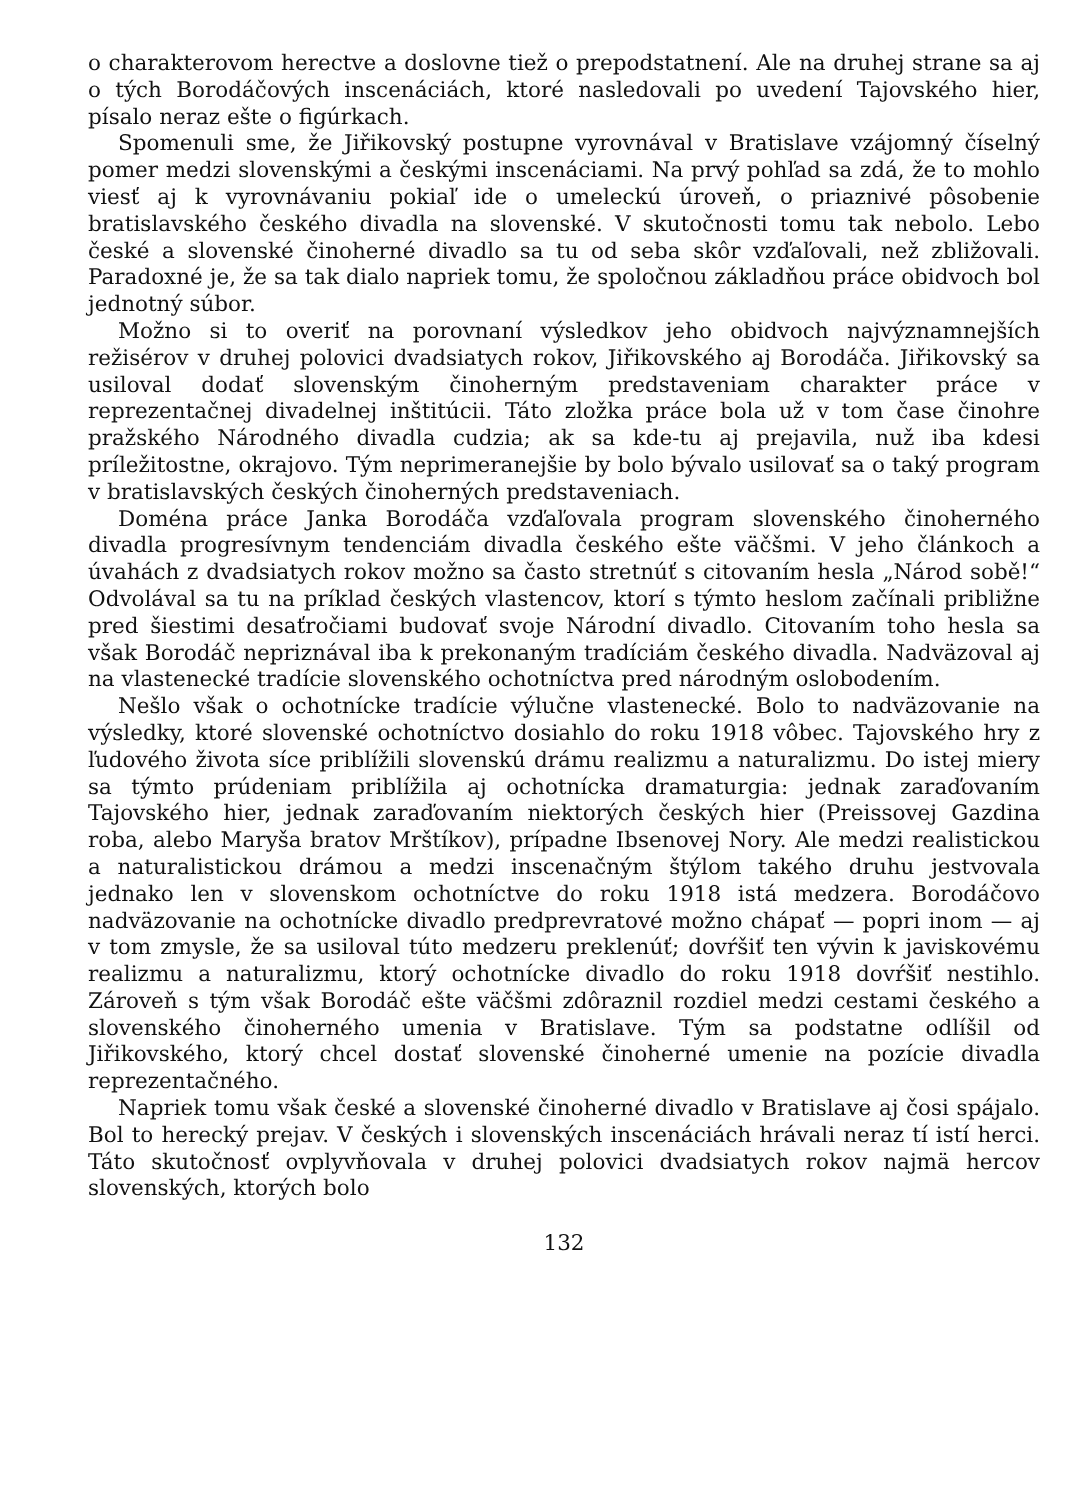o charakterovom herectve a doslovne tiež o prepodstatnení. Ale na druhej strane sa aj o tých Borodáčových inscenáciách, ktoré nasledovali po uvedení Tajovského hier, písalo neraz ešte o figúrkach.
Spomenuli sme, že Jiřikovský postupne vyrovnával v Bratislave vzájomný číselný pomer medzi slovenskými a českými inscenáciami. Na prvý pohľad sa zdá, že to mohlo viesť aj k vyrovnávaniu pokiaľ ide o umeleckú úroveň, o priaznivé pôsobenie bratislavského českého divadla na slovenské. V skutočnosti tomu tak nebolo. Lebo české a slovenské činoherné divadlo sa tu od seba skôr vzďaľovali, než zbližovali. Paradoxné je, že sa tak dialo napriek tomu, že spoločnou základňou práce obidvoch bol jednotný súbor.
Možno si to overiť na porovnaní výsledkov jeho obidvoch najvýznamnejších režisérov v druhej polovici dvadsiatych rokov, Jiřikovského aj Borodáča. Jiřikovský sa usiloval dodať slovenským činoherným predstaveniam charakter práce v reprezentačnej divadelnej inštitúcii. Táto zložka práce bola už v tom čase činohre pražského Národného divadla cudzia; ak sa kde-tu aj prejavila, nuž iba kdesi príležitostne, okrajovo. Tým neprimeranejšie by bolo bývalo usilovať sa o taký program v bratislavských českých činoherných predstaveniach.
Doména práce Janka Borodáča vzďaľovala program slovenského činoherného divadla progresívnym tendenciám divadla českého ešte väčšmi. V jeho článkoch a úvahách z dvadsiatych rokov možno sa často stretnúť s citovaním hesla „Národ sobě!“ Odvolával sa tu na príklad českých vlastencov, ktorí s týmto heslom začínali približne pred šiestimi desaťročiami budovať svoje Národní divadlo. Citovaním toho hesla sa však Borodáč nepriznával iba k prekonaným tradíciám českého divadla. Nadväzoval aj na vlastenecké tradície slovenského ochotníctva pred národným oslobodením.
Nešlo však o ochotnícke tradície výlučne vlastenecké. Bolo to nadväzovanie na výsledky, ktoré slovenské ochotníctvo dosiahlo do roku 1918 vôbec. Tajovského hry z ľudového života síce priblížili slovenskú drámu realizmu a naturalizmu. Do istej miery sa týmto prúdeniam priblížila aj ochotnícka dramaturgia: jednak zaraďovaním Tajovského hier, jednak zaraďovaním niektorých českých hier (Preissovej Gazdina roba, alebo Maryša bratov Mrštíkov), prípadne Ibsenovej Nory. Ale medzi realistickou a naturalistickou drámou a medzi inscenačným štýlom takého druhu jestvovala jednako len v slovenskom ochotníctve do roku 1918 istá medzera. Borodáčovo nadväzovanie na ochotnícke divadlo predprevratové možno chápať — popri inom — aj v tom zmysle, že sa usiloval túto medzeru preklenúť; dovŕšiť ten vývin k javiskovému realizmu a naturalizmu, ktorý ochotnícke divadlo do roku 1918 dovŕšiť nestihlo. Zároveň s tým však Borodáč ešte väčšmi zdôraznil rozdiel medzi cestami českého a slovenského činoherného umenia v Bratislave. Tým sa podstatne odlíšil od Jiřikovského, ktorý chcel dostať slovenské činoherné umenie na pozície divadla reprezentačného.
Napriek tomu však české a slovenské činoherné divadlo v Bratislave aj čosi spájalo. Bol to herecký prejav. V českých i slovenských inscenáciách hrávali neraz tí istí herci. Táto skutočnosť ovplyvňovala v druhej polovici dvadsiatych rokov najmä hercov slovenských, ktorých bolo
132